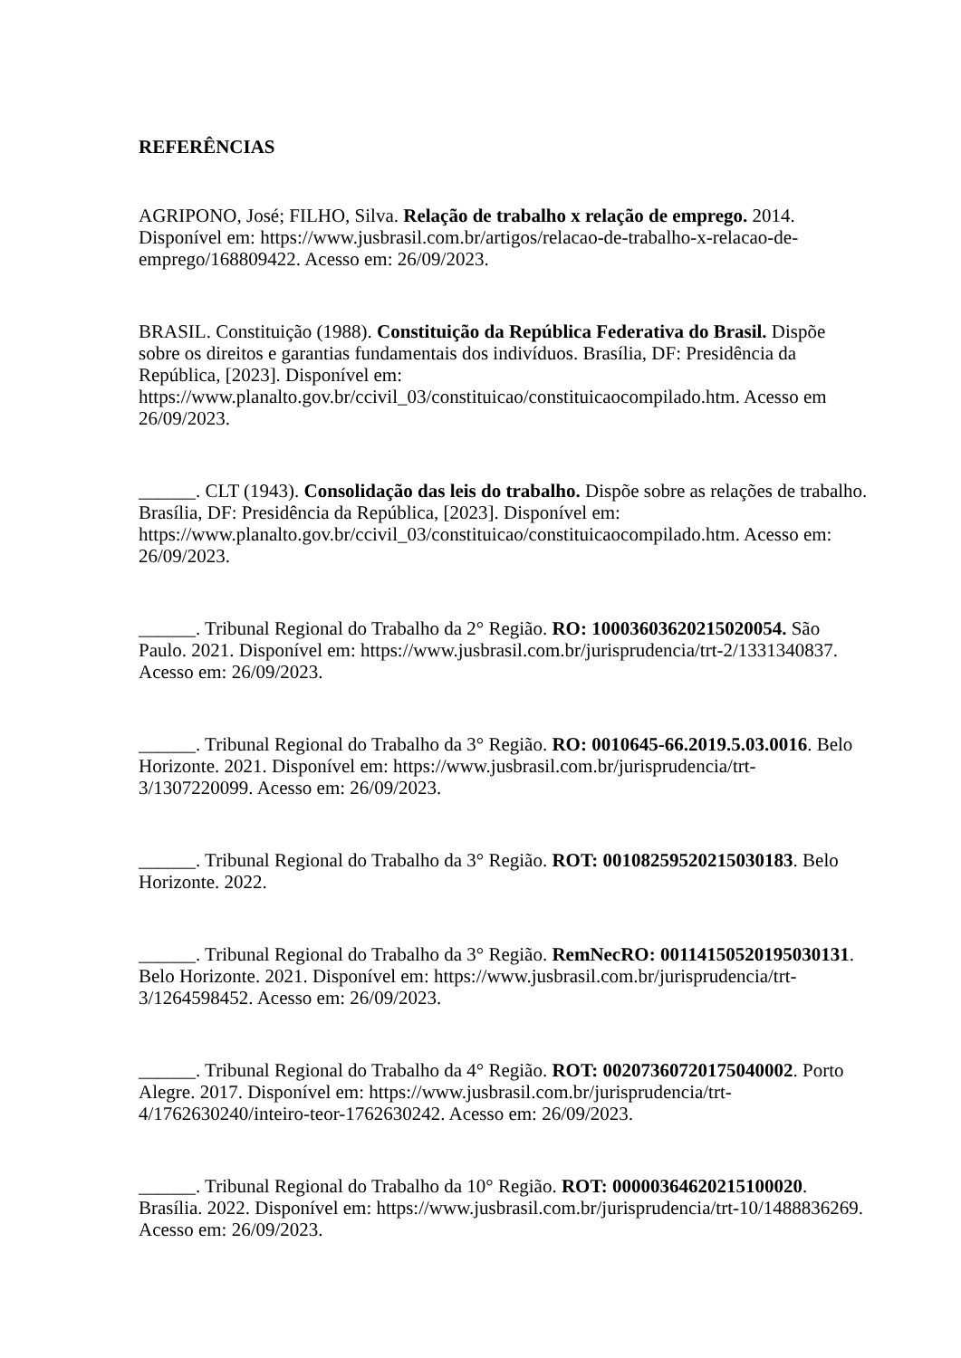REFERÊNCIAS
AGRIPONO, José; FILHO, Silva. Relação de trabalho x relação de emprego. 2014. Disponível em: https://www.jusbrasil.com.br/artigos/relacao-de-trabalho-x-relacao-de-emprego/168809422. Acesso em: 26/09/2023.
BRASIL. Constituição (1988). Constituição da República Federativa do Brasil. Dispõe sobre os direitos e garantias fundamentais dos indivíduos. Brasília, DF: Presidência da República, [2023]. Disponível em:
https://www.planalto.gov.br/ccivil_03/constituicao/constituicaocompilado.htm. Acesso em 26/09/2023.
______. CLT (1943). Consolidação das leis do trabalho. Dispõe sobre as relações de trabalho. Brasília, DF: Presidência da República, [2023]. Disponível em:
https://www.planalto.gov.br/ccivil_03/constituicao/constituicaocompilado.htm. Acesso em: 26/09/2023.
______. Tribunal Regional do Trabalho da 2° Região. RO: 10003603620215020054. São Paulo. 2021. Disponível em: https://www.jusbrasil.com.br/jurisprudencia/trt-2/1331340837. Acesso em: 26/09/2023.
______. Tribunal Regional do Trabalho da 3° Região. RO: 0010645-66.2019.5.03.0016. Belo Horizonte. 2021. Disponível em: https://www.jusbrasil.com.br/jurisprudencia/trt-3/1307220099. Acesso em: 26/09/2023.
______. Tribunal Regional do Trabalho da 3° Região. ROT: 00108259520215030183. Belo Horizonte. 2022.
______. Tribunal Regional do Trabalho da 3° Região. RemNecRO: 00114150520195030131. Belo Horizonte. 2021. Disponível em: https://www.jusbrasil.com.br/jurisprudencia/trt-3/1264598452. Acesso em: 26/09/2023.
______. Tribunal Regional do Trabalho da 4° Região. ROT: 00207360720175040002. Porto Alegre. 2017. Disponível em: https://www.jusbrasil.com.br/jurisprudencia/trt-4/1762630240/inteiro-teor-1762630242. Acesso em: 26/09/2023.
______. Tribunal Regional do Trabalho da 10° Região. ROT: 00000364620215100020. Brasília. 2022. Disponível em: https://www.jusbrasil.com.br/jurisprudencia/trt-10/1488836269. Acesso em: 26/09/2023.